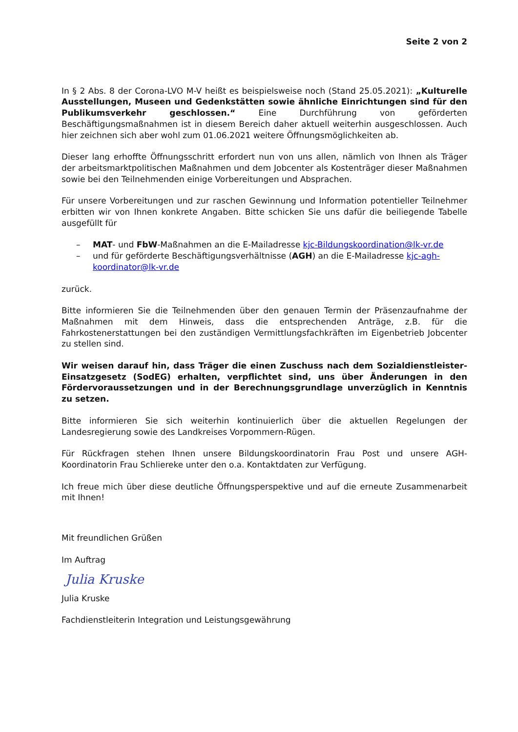Seite 2 von 2
In § 2 Abs. 8 der Corona-LVO M-V heißt es beispielsweise noch (Stand 25.05.2021): „Kulturelle Ausstellungen, Museen und Gedenkstätten sowie ähnliche Einrichtungen sind für den Publikumsverkehr geschlossen.“ Eine Durchführung von geförderten Beschäftigungsmaßnahmen ist in diesem Bereich daher aktuell weiterhin ausgeschlossen. Auch hier zeichnen sich aber wohl zum 01.06.2021 weitere Öffnungsmöglichkeiten ab.
Dieser lang erhoffte Öffnungsschritt erfordert nun von uns allen, nämlich von Ihnen als Träger der arbeitsmarktpolitischen Maßnahmen und dem Jobcenter als Kostenträger dieser Maßnahmen sowie bei den Teilnehmenden einige Vorbereitungen und Absprachen.
Für unsere Vorbereitungen und zur raschen Gewinnung und Information potentieller Teilnehmer erbitten wir von Ihnen konkrete Angaben. Bitte schicken Sie uns dafür die beiliegende Tabelle ausgefüllt für
– MAT- und FbW-Maßnahmen an die E-Mailadresse kjc-Bildungskoordination@lk-vr.de
– und für geförderte Beschäftigungsverhältnisse (AGH) an die E-Mailadresse kjc-agh-koordinator@lk-vr.de
zurück.
Bitte informieren Sie die Teilnehmenden über den genauen Termin der Präsenzaufnahme der Maßnahmen mit dem Hinweis, dass die entsprechenden Anträge, z.B. für die Fahrkostenerstattungen bei den zuständigen Vermittlungsfachkräften im Eigenbetrieb Jobcenter zu stellen sind.
Wir weisen darauf hin, dass Träger die einen Zuschuss nach dem Sozialdienstleister-Einsatzgesetz (SodEG) erhalten, verpflichtet sind, uns über Änderungen in den Fördervoraussetzungen und in der Berechnungsgrundlage unverzüglich in Kenntnis zu setzen.
Bitte informieren Sie sich weiterhin kontinuierlich über die aktuellen Regelungen der Landesregierung sowie des Landkreises Vorpommern-Rügen.
Für Rückfragen stehen Ihnen unsere Bildungskoordinatorin Frau Post und unsere AGH-Koordinatorin Frau Schliereke unter den o.a. Kontaktdaten zur Verfügung.
Ich freue mich über diese deutliche Öffnungsperspektive und auf die erneute Zusammenarbeit mit Ihnen!
Mit freundlichen Grüßen
Im Auftrag
Julia Kruske
Julia Kruske
Fachdienstleiterin Integration und Leistungsgewährung